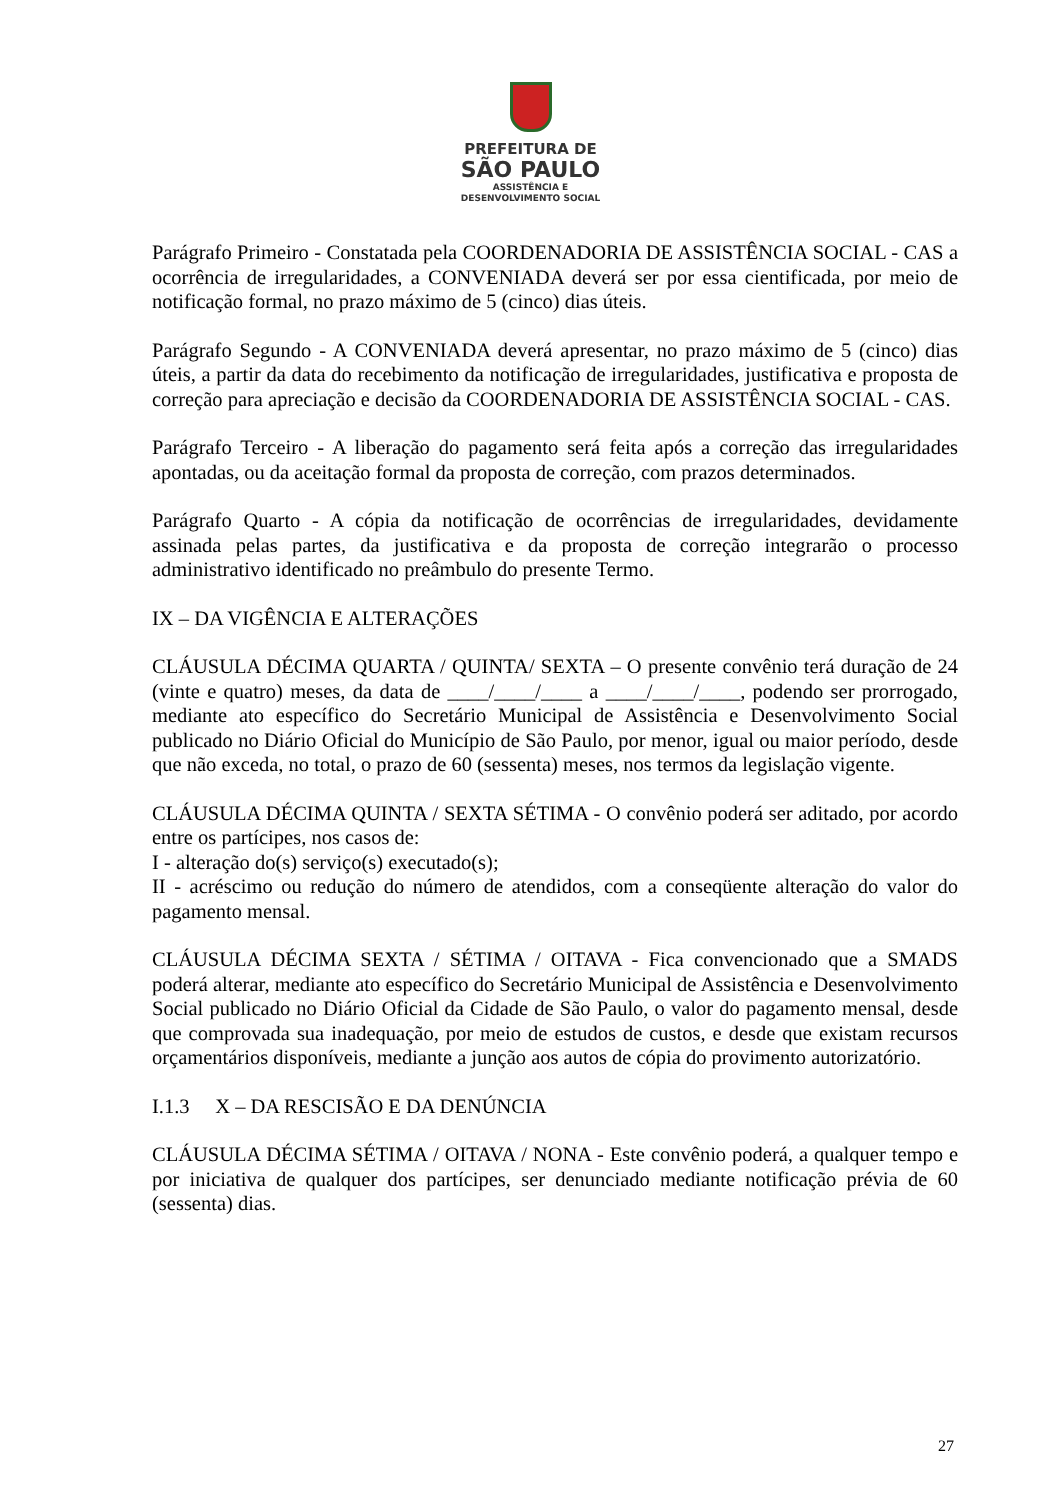PREFEITURA DE
SÃO PAULO
ASSISTÊNCIA E
DESENVOLVIMENTO SOCIAL
Parágrafo Primeiro - Constatada pela COORDENADORIA DE ASSISTÊNCIA SOCIAL - CAS a ocorrência de irregularidades, a CONVENIADA deverá ser por essa cientificada, por meio de notificação formal, no prazo máximo de 5 (cinco) dias úteis.
Parágrafo Segundo - A CONVENIADA deverá apresentar, no prazo máximo de 5 (cinco) dias úteis, a partir da data do recebimento da notificação de irregularidades, justificativa e proposta de correção para apreciação e decisão da COORDENADORIA DE ASSISTÊNCIA SOCIAL - CAS.
Parágrafo Terceiro - A liberação do pagamento será feita após a correção das irregularidades apontadas, ou da aceitação formal da proposta de correção, com prazos determinados.
Parágrafo Quarto - A cópia da notificação de ocorrências de irregularidades, devidamente assinada pelas partes, da justificativa e da proposta de correção integrarão o processo administrativo identificado no preâmbulo do presente Termo.
IX – DA VIGÊNCIA E ALTERAÇÕES
CLÁUSULA DÉCIMA QUARTA / QUINTA/ SEXTA – O presente convênio terá duração de 24 (vinte e quatro) meses, da data de ____/____/____ a ____/____/____, podendo ser prorrogado, mediante ato específico do Secretário Municipal de Assistência e Desenvolvimento Social publicado no Diário Oficial do Município de São Paulo, por menor, igual ou maior período, desde que não exceda, no total, o prazo de 60 (sessenta) meses, nos termos da legislação vigente.
CLÁUSULA DÉCIMA QUINTA / SEXTA SÉTIMA - O convênio poderá ser aditado, por acordo entre os partícipes, nos casos de:
I - alteração do(s) serviço(s) executado(s);
II - acréscimo ou redução do número de atendidos, com a conseqüente alteração do valor do pagamento mensal.
CLÁUSULA DÉCIMA SEXTA / SÉTIMA / OITAVA - Fica convencionado que a SMADS poderá alterar, mediante ato específico do Secretário Municipal de Assistência e Desenvolvimento Social publicado no Diário Oficial da Cidade de São Paulo, o valor do pagamento mensal, desde que comprovada sua inadequação, por meio de estudos de custos, e desde que existam recursos orçamentários disponíveis, mediante a junção aos autos de cópia do provimento autorizatório.
I.1.3 X – DA RESCISÃO E DA DENÚNCIA
CLÁUSULA DÉCIMA SÉTIMA / OITAVA / NONA - Este convênio poderá, a qualquer tempo e por iniciativa de qualquer dos partícipes, ser denunciado mediante notificação prévia de 60 (sessenta) dias.
27